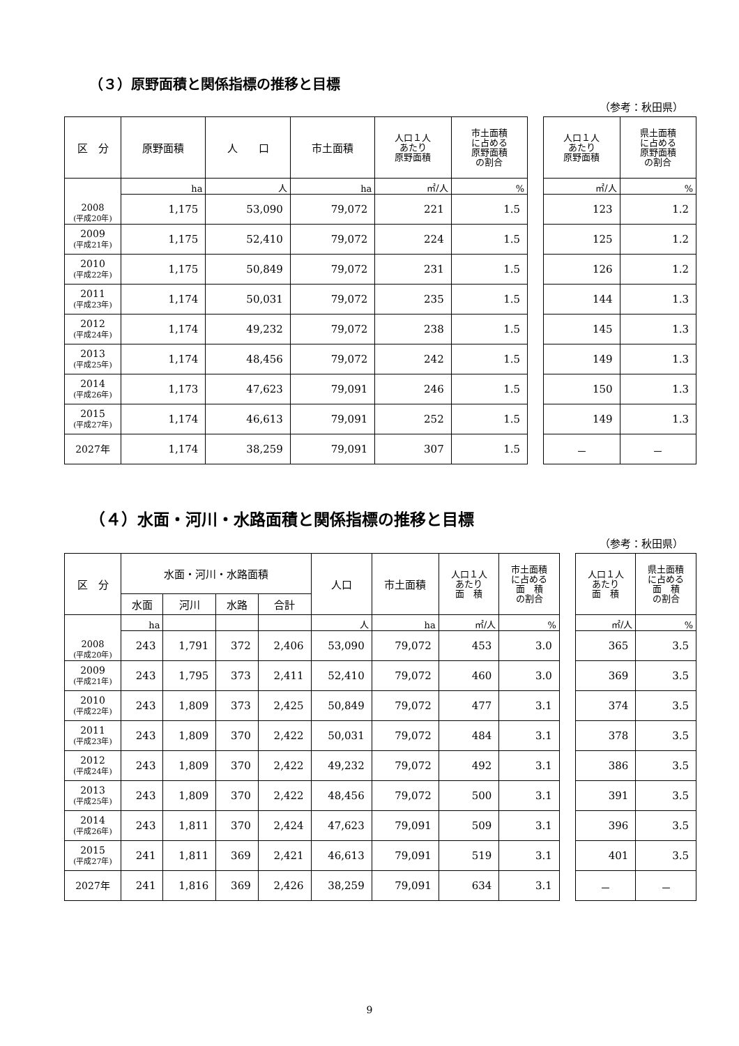（３）原野面積と関係指標の推移と目標
（参考：秋田県）
| 区 分 | 原野面積 | 人 口 | 市土面積 | 人口１人 あたり 原野面積 | 市土面積 に占める 原野面積 の割合 | | 人口１人 あたり 原野面積 | 県土面積 に占める 原野面積 の割合 |
| --- | --- | --- | --- | --- | --- | --- | --- | --- |
| 2008 (平成20年) | ha | 人 | ha | ㎡/人 | % | | ㎡/人 | % |
| | 1,175 | 53,090 | 79,072 | 221 | 1.5 | | 123 | 1.2 |
| 2009 (平成21年) | 1,175 | 52,410 | 79,072 | 224 | 1.5 | | 125 | 1.2 |
| 2010 (平成22年) | 1,175 | 50,849 | 79,072 | 231 | 1.5 | | 126 | 1.2 |
| 2011 (平成23年) | 1,174 | 50,031 | 79,072 | 235 | 1.5 | | 144 | 1.3 |
| 2012 (平成24年) | 1,174 | 49,232 | 79,072 | 238 | 1.5 | | 145 | 1.3 |
| 2013 (平成25年) | 1,174 | 48,456 | 79,072 | 242 | 1.5 | | 149 | 1.3 |
| 2014 (平成26年) | 1,173 | 47,623 | 79,091 | 246 | 1.5 | | 150 | 1.3 |
| 2015 (平成27年) | 1,174 | 46,613 | 79,091 | 252 | 1.5 | | 149 | 1.3 |
| 2027年 | 1,174 | 38,259 | 79,091 | 307 | 1.5 | | － | － |
（４）水面・河川・水路面積と関係指標の推移と目標
（参考：秋田県）
| 区 分 | 水面・河川・水路面積 | | | | 人口 | 市土面積 | 人口１人 あたり 面 積 | 市土面積 に占める 面 積 の割合 | | 人口１人 あたり 面 積 | 県土面積 に占める 面 積 の割合 |
| --- | --- | --- | --- | --- | --- | --- | --- | --- | --- | --- | --- |
| | 水面 | 河川 | 水路 | 合計 | | | | | | | |
| 2008 (平成20年) | ha | | | | 人 | ha | ㎡/人 | % | | ㎡/人 | % |
| | 243 | 1,791 | 372 | 2,406 | 53,090 | 79,072 | 453 | 3.0 | | 365 | 3.5 |
| 2009 (平成21年) | 243 | 1,795 | 373 | 2,411 | 52,410 | 79,072 | 460 | 3.0 | | 369 | 3.5 |
| 2010 (平成22年) | 243 | 1,809 | 373 | 2,425 | 50,849 | 79,072 | 477 | 3.1 | | 374 | 3.5 |
| 2011 (平成23年) | 243 | 1,809 | 370 | 2,422 | 50,031 | 79,072 | 484 | 3.1 | | 378 | 3.5 |
| 2012 (平成24年) | 243 | 1,809 | 370 | 2,422 | 49,232 | 79,072 | 492 | 3.1 | | 386 | 3.5 |
| 2013 (平成25年) | 243 | 1,809 | 370 | 2,422 | 48,456 | 79,072 | 500 | 3.1 | | 391 | 3.5 |
| 2014 (平成26年) | 243 | 1,811 | 370 | 2,424 | 47,623 | 79,091 | 509 | 3.1 | | 396 | 3.5 |
| 2015 (平成27年) | 241 | 1,811 | 369 | 2,421 | 46,613 | 79,091 | 519 | 3.1 | | 401 | 3.5 |
| 2027年 | 241 | 1,816 | 369 | 2,426 | 38,259 | 79,091 | 634 | 3.1 | | － | － |
9